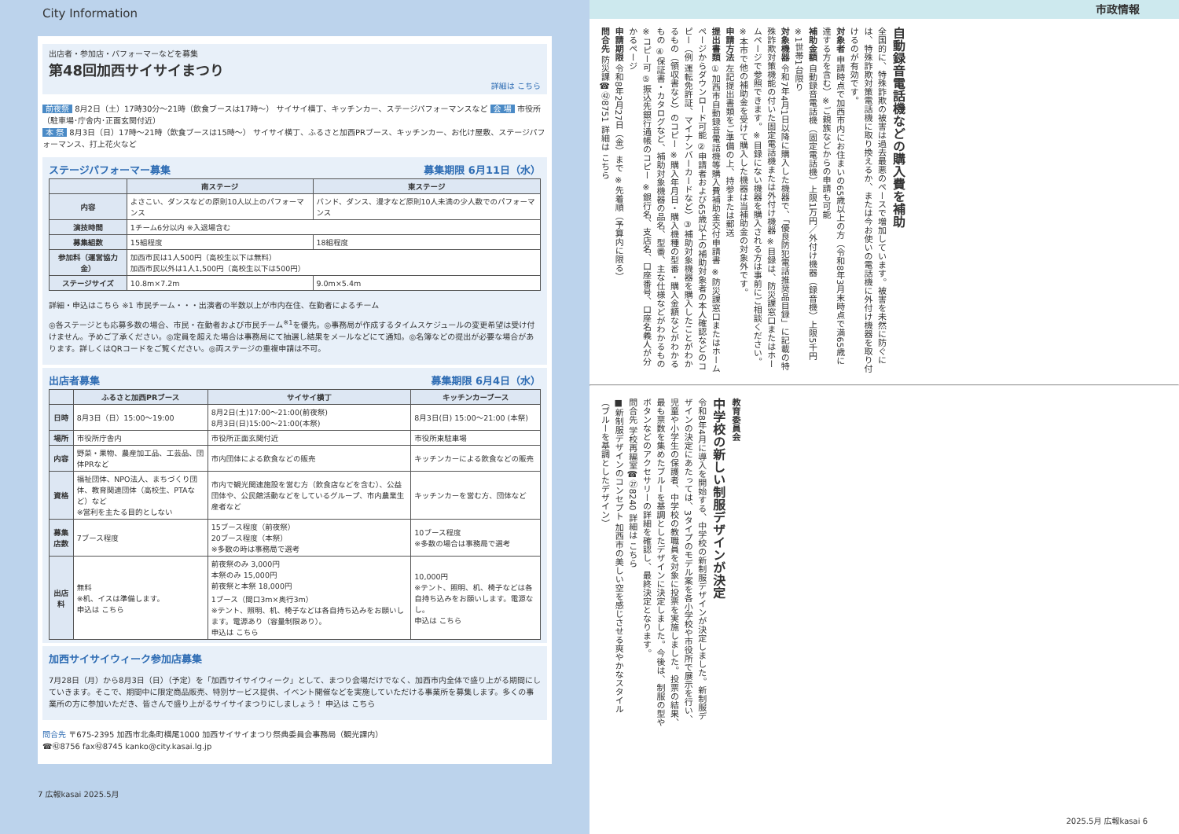City Information
出店者・参加店・パフォーマーなどを募集
第48回加西サイサイまつり
詳細は こちら
前夜祭 8月2日（土）17時30分～21時（飲食ブースは17時～） サイサイ横丁、キッチンカー、ステージパフォーマンスなど 会 場 市役所（駐車場･庁舎内･正面玄関付近）
本 祭 8月3日（日）17時～21時（飲食ブースは15時～） サイサイ横丁、ふるさと加西PRブース、キッチンカー、お化け屋敷、ステージパフォーマンス、打上花火など
ステージパフォーマー募集 募集期限 6月11日（水）
| | 南ステージ | 東ステージ |
| --- | --- | --- |
| 内容 | よさこい、ダンスなどの原則10人以上のパフォーマンス | バンド、ダンス、漫才など原則10人未満の少人数でのパフォーマンス |
| 演技時間 | 1チーム6分以内 ※入退場含む | |
| 募集組数 | 15組程度 | 18組程度 |
| 参加料（運営協力金） | 加西市民は1人500円（高校生以下は無料） 加西市民以外は1人1,500円（高校生以下は500円） | |
| ステージサイズ | 10.8m×7.2m | 9.0m×5.4m |
詳細・申込はこちら ※1 市民チーム・・・出演者の半数以上が市内在住、在勤者によるチーム
◎各ステージとも応募多数の場合、市民・在勤者および市民チーム<sup>※1</sup>を優先。◎事務局が作成するタイムスケジュールの変更希望は受け付けません。予めご了承ください。◎定員を超えた場合は事務局にて抽選し結果をメールなどにて通知。◎名簿などの提出が必要な場合があります。詳しくはQRコードをご覧ください。◎両ステージの重複申請は不可。
出店者募集 募集期限 6月4日（水）
| | ふるさと加西PRブース | サイサイ横丁 | キッチンカーブース |
| --- | --- | --- | --- |
| 日時 | 8月3日（日）15:00～19:00 | 8月2日(土)17:00～21:00(前夜祭) 8月3日(日)15:00～21:00(本祭) | 8月3日(日) 15:00～21:00 (本祭) |
| 場所 | 市役所庁舎内 | 市役所正面玄関付近 | 市役所東駐車場 |
| 内容 | 野菜・果物、農産加工品、工芸品、団体PRなど | 市内団体による飲食などの販売 | キッチンカーによる飲食などの販売 |
| 資格 | 福祉団体、NPO法人、まちづくり団体、教育関連団体（高校生、PTAなど）など ※営利を主たる目的としない | 市内で観光関連施設を営む方（飲食店などを含む）、公益団体や、公民館活動などをしているグループ、市内農業生産者など | キッチンカーを営む方、団体など |
| 募集店数 | 7ブース程度 | 15ブース程度（前夜祭） 20ブース程度（本祭） ※多数の時は事務局で選考 | 10ブース程度 ※多数の場合は事務局で選考 |
| 出店料 | 無料 ※机、イスは準備します。 申込は こちら | 前夜祭のみ 3,000円 本祭のみ 15,000円 前夜祭と本祭 18,000円 1ブース（間口3m×奥行3m） ※テント、照明、机、椅子などは各自持ち込みをお願いします。電源あり（容量制限あり）。 申込は こちら | 10,000円 ※テント、照明、机、椅子などは各自持ち込みをお願いします。電源なし。 申込は こちら |
加西サイサイウィーク参加店募集
7月28日（月）から8月3日（日）（予定）を「加西サイサイウィーク」として、まつり会場だけでなく、加西市内全体で盛り上がる期間にしていきます。そこで、期間中に限定商品販売、特別サービス提供、イベント開催などを実施していただける事業所を募集します。多くの事業所の方に参加いただき、皆さんで盛り上がるサイサイまつりにしましょう！ 申込は こちら
問合先 〒675-2395 加西市北条町横尾1000 加西サイサイまつり祭典委員会事務局（観光課内）
☎㊷8756 fax㊷8745 kanko@city.kasai.lg.jp
7 広報kasai 2025.5月
市政情報
自動録音電話機などの購入費を補助
全国的に、特殊詐欺の被害は過去最悪のペースで増加しています。被害を未然に防ぐには、特殊詐欺対策電話機に取り換えるか、または今お使いの電話機に外付け機器を取り付けるのが有効です。
対象者 申請時点で加西市内にお住まいの65歳以上の方（令和8年3月末時点で満65歳に達する方を含む）※ご親族などからの申請も可能
補助金額 自動録音電話機（固定電話機）上限1万円／外付け機器（録音機）上限5千円 ※1世帯1台限り
対象機器 令和7年4月1日以降に購入した機器で、「優良防犯電話推奨品目録」に記載の特殊詐欺対策機能の付いた固定電話機または外付け機器 ※目録は、防災課窓口またはホームページで参照できます。※目録にない機器を購入される方は事前にご相談ください。
※本市で他の補助金を受けて購入した機器は当補助金の対象外です。
申請方法 左記提出書類をご準備の上、持参または郵送
提出書類 ①加西市自動録音電話機等購入費補助金交付申請書 ※防災課窓口またはホームページからダウンロード可能 ②申請者および65歳以上の補助対象者の本人確認などのコピー（例 運転免許証、マイナンバーカードなど）③補助対象機器を購入したことがわかるもの（領収書など）のコピー ※購入年月日・購入機種の型番・購入金額などがわかるもの ④保証書・カタログなど、補助対象機器の品名、型番、主な仕様などがわかるもの※コピー可 ⑤振込先銀行通帳のコピー ※銀行名、支店名、口座番号、口座名義人が分かるページ
申請期限 令和8年2月27日（金）まで ※先着順（予算内に限る）
問合先 防災課☎㊷8751 詳細は こちら
教育委員会
中学校の新しい制服デザインが決定
令和8年4月に導入を開始する、中学校の新制服デザインが決定しました。新制服デザインの決定にあたっては、3タイプのモデル案を各小学校や市役所で展示を行い、児童や小学生の保護者、中学校の教職員を対象に投票を実施しました。投票の結果、最も票数を集めたブルーを基調としたデザインに決定しました。今後は、制服の型やボタンなどのアクセサリーの詳細を確認し、最終決定となります。
問合先 学校再編室☎㉗8240 詳細は こちら
■新制服デザインのコンセプト 加西市の美しい空を感じさせる爽やかなスタイル（ブルーを基調としたデザイン）
2025.5月 広報kasai 6